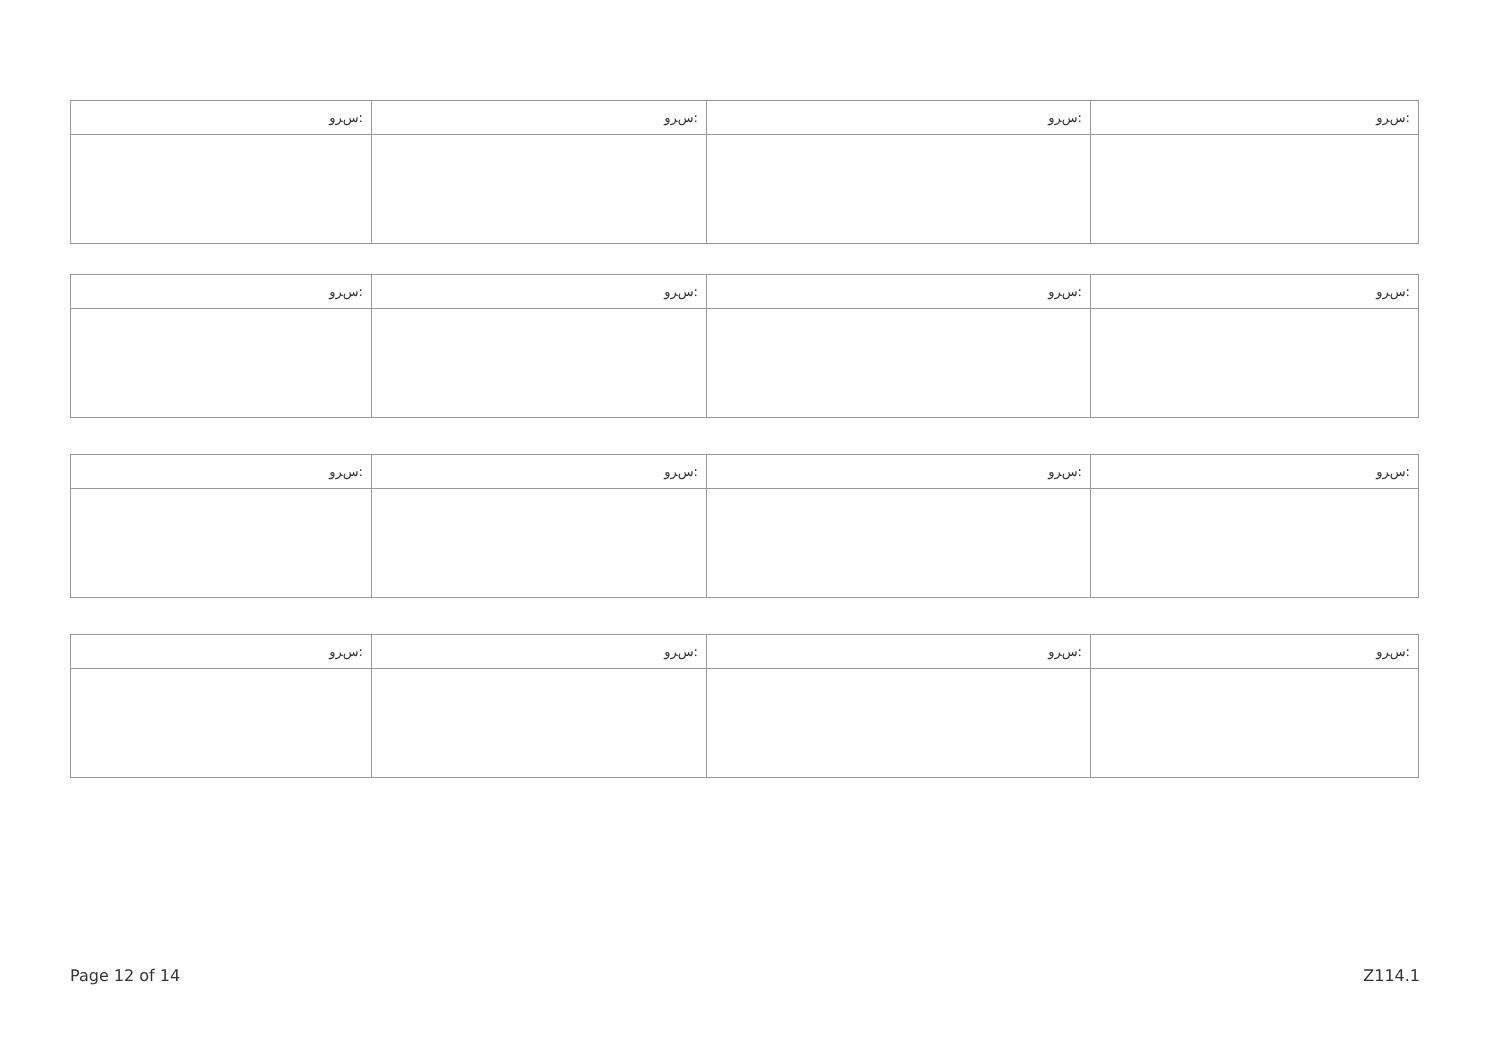| ﺱﺮﻭ: | ﺱﺮﻭ: | ﺱﺮﻭ: | ﺱﺮﻭ: |
| ﺱﺮﻭ: | ﺱﺮﻭ: | ﺱﺮﻭ: | ﺱﺮﻭ: |
| ﺱﺮﻭ: | ﺱﺮﻭ: | ﺱﺮﻭ: | ﺱﺮﻭ: |
| ﺱﺮﻭ: | ﺱﺮﻭ: | ﺱﺮﻭ: | ﺱﺮﻭ: |
Page 12 of 14 Z114.1